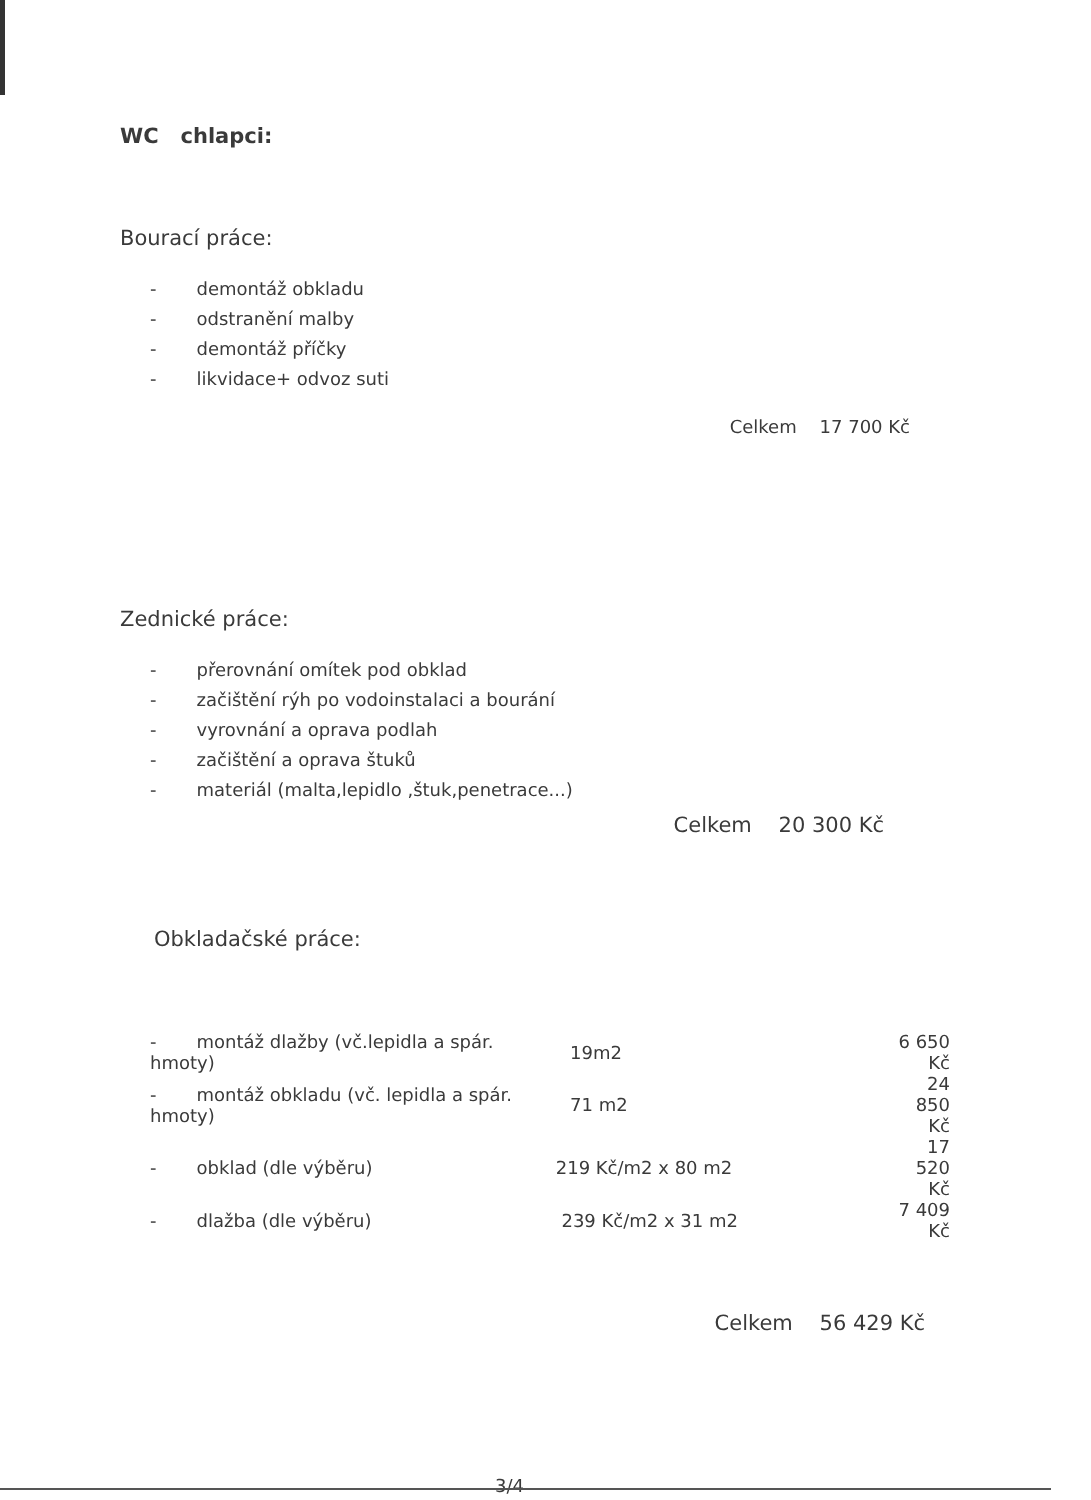WC chlapci:
Bourací práce:
- demontáž obkladu
- odstranění malby
- demontáž příčky
- likvidace+ odvoz suti
Celkem 17 700 Kč
Zednické práce:
- přerovnání omítek pod obklad
- začištění rýh po vodoinstalaci a bourání
- vyrovnání a oprava podlah
- začištění a oprava štuků
- materiál (malta,lepidlo ,štuk,penetrace...)
Celkem 20 300 Kč
Obkladačské práce:
| - montáž dlažby (vč.lepidla a spár. hmoty) | 19m2 | 6 650 Kč |
| - montáž obkladu (vč. lepidla a spár. hmoty) | 71 m2 | 24 850 Kč |
| - obklad (dle výběru) | 219 Kč/m2 x 80 m2 | 17 520 Kč |
| - dlažba (dle výběru) | 239 Kč/m2 x 31 m2 | 7 409 Kč |
Celkem 56 429 Kč
3/4